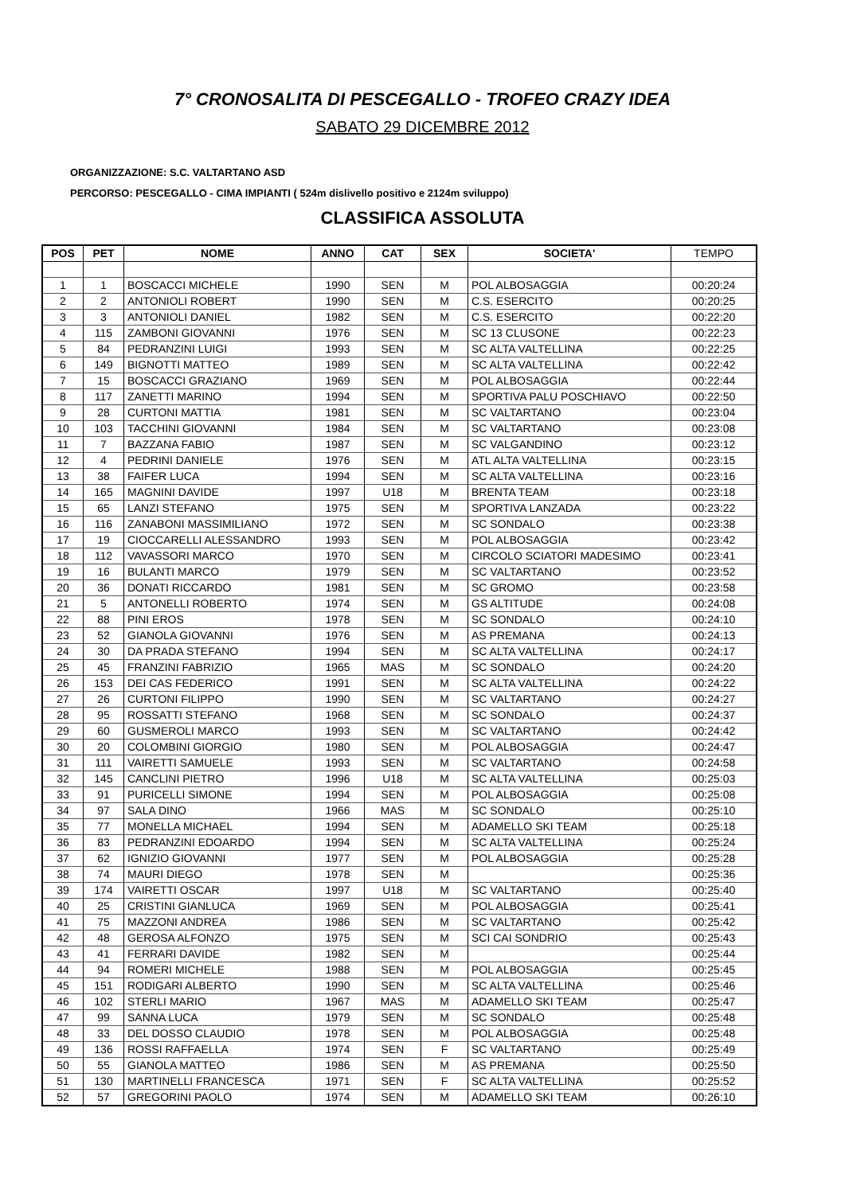7° CRONOSALITA DI PESCEGALLO - TROFEO CRAZY IDEA
SABATO 29 DICEMBRE 2012
ORGANIZZAZIONE: S.C. VALTARTANO ASD
PERCORSO: PESCEGALLO - CIMA IMPIANTI ( 524m dislivello positivo e 2124m sviluppo)
CLASSIFICA ASSOLUTA
| POS | PET | NOME | ANNO | CAT | SEX | SOCIETA' | TEMPO |
| --- | --- | --- | --- | --- | --- | --- | --- |
| 1 | 1 | BOSCACCI MICHELE | 1990 | SEN | M | POL ALBOSAGGIA | 00:20:24 |
| 2 | 2 | ANTONIOLI ROBERT | 1990 | SEN | M | C.S. ESERCITO | 00:20:25 |
| 3 | 3 | ANTONIOLI DANIEL | 1982 | SEN | M | C.S. ESERCITO | 00:22:20 |
| 4 | 115 | ZAMBONI GIOVANNI | 1976 | SEN | M | SC 13 CLUSONE | 00:22:23 |
| 5 | 84 | PEDRANZINI LUIGI | 1993 | SEN | M | SC ALTA VALTELLINA | 00:22:25 |
| 6 | 149 | BIGNOTTI MATTEO | 1989 | SEN | M | SC ALTA VALTELLINA | 00:22:42 |
| 7 | 15 | BOSCACCI GRAZIANO | 1969 | SEN | M | POL ALBOSAGGIA | 00:22:44 |
| 8 | 117 | ZANETTI MARINO | 1994 | SEN | M | SPORTIVA PALU POSCHIAVO | 00:22:50 |
| 9 | 28 | CURTONI MATTIA | 1981 | SEN | M | SC VALTARTANO | 00:23:04 |
| 10 | 103 | TACCHINI GIOVANNI | 1984 | SEN | M | SC VALTARTANO | 00:23:08 |
| 11 | 7 | BAZZANA FABIO | 1987 | SEN | M | SC VALGANDINO | 00:23:12 |
| 12 | 4 | PEDRINI DANIELE | 1976 | SEN | M | ATL ALTA VALTELLINA | 00:23:15 |
| 13 | 38 | FAIFER LUCA | 1994 | SEN | M | SC ALTA VALTELLINA | 00:23:16 |
| 14 | 165 | MAGNINI DAVIDE | 1997 | U18 | M | BRENTA TEAM | 00:23:18 |
| 15 | 65 | LANZI STEFANO | 1975 | SEN | M | SPORTIVA LANZADA | 00:23:22 |
| 16 | 116 | ZANABONI MASSIMILIANO | 1972 | SEN | M | SC SONDALO | 00:23:38 |
| 17 | 19 | CIOCCARELLI ALESSANDRO | 1993 | SEN | M | POL ALBOSAGGIA | 00:23:42 |
| 18 | 112 | VAVASSORI MARCO | 1970 | SEN | M | CIRCOLO SCIATORI MADESIMO | 00:23:41 |
| 19 | 16 | BULANTI MARCO | 1979 | SEN | M | SC VALTARTANO | 00:23:52 |
| 20 | 36 | DONATI RICCARDO | 1981 | SEN | M | SC GROMO | 00:23:58 |
| 21 | 5 | ANTONELLI ROBERTO | 1974 | SEN | M | GS ALTITUDE | 00:24:08 |
| 22 | 88 | PINI EROS | 1978 | SEN | M | SC SONDALO | 00:24:10 |
| 23 | 52 | GIANOLA GIOVANNI | 1976 | SEN | M | AS PREMANA | 00:24:13 |
| 24 | 30 | DA PRADA STEFANO | 1994 | SEN | M | SC ALTA VALTELLINA | 00:24:17 |
| 25 | 45 | FRANZINI FABRIZIO | 1965 | MAS | M | SC SONDALO | 00:24:20 |
| 26 | 153 | DEI CAS FEDERICO | 1991 | SEN | M | SC ALTA VALTELLINA | 00:24:22 |
| 27 | 26 | CURTONI FILIPPO | 1990 | SEN | M | SC VALTARTANO | 00:24:27 |
| 28 | 95 | ROSSATTI STEFANO | 1968 | SEN | M | SC SONDALO | 00:24:37 |
| 29 | 60 | GUSMEROLI MARCO | 1993 | SEN | M | SC VALTARTANO | 00:24:42 |
| 30 | 20 | COLOMBINI GIORGIO | 1980 | SEN | M | POL ALBOSAGGIA | 00:24:47 |
| 31 | 111 | VAIRETTI SAMUELE | 1993 | SEN | M | SC VALTARTANO | 00:24:58 |
| 32 | 145 | CANCLINI PIETRO | 1996 | U18 | M | SC ALTA VALTELLINA | 00:25:03 |
| 33 | 91 | PURICELLI SIMONE | 1994 | SEN | M | POL ALBOSAGGIA | 00:25:08 |
| 34 | 97 | SALA DINO | 1966 | MAS | M | SC SONDALO | 00:25:10 |
| 35 | 77 | MONELLA MICHAEL | 1994 | SEN | M | ADAMELLO SKI TEAM | 00:25:18 |
| 36 | 83 | PEDRANZINI EDOARDO | 1994 | SEN | M | SC ALTA VALTELLINA | 00:25:24 |
| 37 | 62 | IGNIZIO GIOVANNI | 1977 | SEN | M | POL ALBOSAGGIA | 00:25:28 |
| 38 | 74 | MAURI DIEGO | 1978 | SEN | M | | 00:25:36 |
| 39 | 174 | VAIRETTI OSCAR | 1997 | U18 | M | SC VALTARTANO | 00:25:40 |
| 40 | 25 | CRISTINI GIANLUCA | 1969 | SEN | M | POL ALBOSAGGIA | 00:25:41 |
| 41 | 75 | MAZZONI ANDREA | 1986 | SEN | M | SC VALTARTANO | 00:25:42 |
| 42 | 48 | GEROSA ALFONZO | 1975 | SEN | M | SCI CAI SONDRIO | 00:25:43 |
| 43 | 41 | FERRARI DAVIDE | 1982 | SEN | M | | 00:25:44 |
| 44 | 94 | ROMERI MICHELE | 1988 | SEN | M | POL ALBOSAGGIA | 00:25:45 |
| 45 | 151 | RODIGARI ALBERTO | 1990 | SEN | M | SC ALTA VALTELLINA | 00:25:46 |
| 46 | 102 | STERLI MARIO | 1967 | MAS | M | ADAMELLO SKI TEAM | 00:25:47 |
| 47 | 99 | SANNA LUCA | 1979 | SEN | M | SC SONDALO | 00:25:48 |
| 48 | 33 | DEL DOSSO CLAUDIO | 1978 | SEN | M | POL ALBOSAGGIA | 00:25:48 |
| 49 | 136 | ROSSI RAFFAELLA | 1974 | SEN | F | SC VALTARTANO | 00:25:49 |
| 50 | 55 | GIANOLA MATTEO | 1986 | SEN | M | AS PREMANA | 00:25:50 |
| 51 | 130 | MARTINELLI FRANCESCA | 1971 | SEN | F | SC ALTA VALTELLINA | 00:25:52 |
| 52 | 57 | GREGORINI PAOLO | 1974 | SEN | M | ADAMELLO SKI TEAM | 00:26:10 |